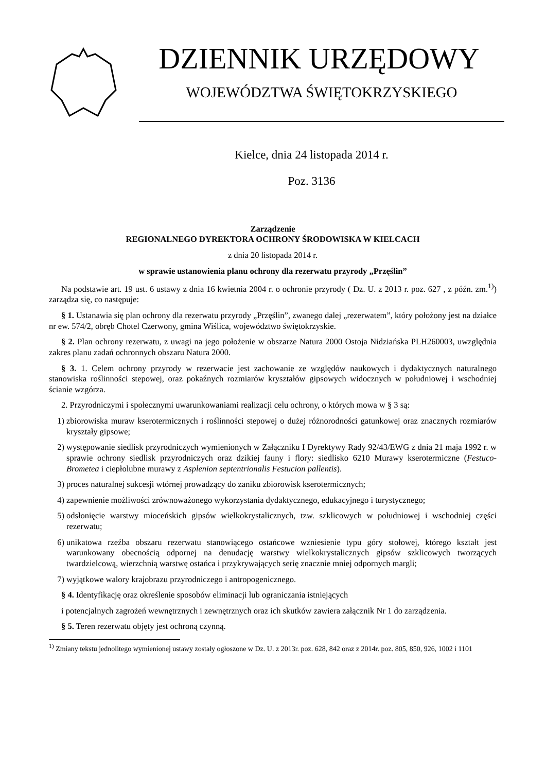DZIENNIK URZĘDOWY
WOJEWÓDZTWA ŚWIĘTOKRZYSKIEGO
Kielce, dnia 24 listopada 2014 r.
Poz. 3136
Zarządzenie
REGIONALNEGO DYREKTORA OCHRONY ŚRODOWISKA W KIELCACH
z dnia 20 listopada 2014 r.
w sprawie ustanowienia planu ochrony dla rezerwatu przyrody „Przęślin”
Na podstawie art. 19 ust. 6 ustawy z dnia 16 kwietnia 2004 r. o ochronie przyrody ( Dz. U. z 2013 r. poz. 627 , z późn. zm.<sup>1)</sup>) zarządza się, co następuje:
§ 1. Ustanawia się plan ochrony dla rezerwatu przyrody „Przęślin”, zwanego dalej „rezerwatem”, który położony jest na działce nr ew. 574/2, obręb Chotel Czerwony, gmina Wiślica, województwo świętokrzyskie.
§ 2. Plan ochrony rezerwatu, z uwagi na jego położenie w obszarze Natura 2000 Ostoja Nidziańska PLH260003, uwzględnia zakres planu zadań ochronnych obszaru Natura 2000.
§ 3. 1. Celem ochrony przyrody w rezerwacie jest zachowanie ze względów naukowych i dydaktycznych naturalnego stanowiska roślinności stepowej, oraz pokaźnych rozmiarów kryształów gipsowych widocznych w południowej i wschodniej ścianie wzgórza.
2. Przyrodniczymi i społecznymi uwarunkowaniami realizacji celu ochrony, o których mowa w § 3 są:
1) zbiorowiska muraw kserotermicznych i roślinności stepowej o dużej różnorodności gatunkowej oraz znacznych rozmiarów kryształy gipsowe;
2) występowanie siedlisk przyrodniczych wymienionych w Załączniku I Dyrektywy Rady 92/43/EWG z dnia 21 maja 1992 r. w sprawie ochrony siedlisk przyrodniczych oraz dzikiej fauny i flory: siedlisko 6210 Murawy kserotermiczne (Festuco-Brometea i ciepłolubne murawy z Asplenion septentrionalis Festucion pallentis).
3) proces naturalnej sukcesji wtórnej prowadzący do zaniku zbiorowisk kserotermicznych;
4) zapewnienie możliwości zrównoważonego wykorzystania dydaktycznego, edukacyjnego i turystycznego;
5) odsłonięcie warstwy mioceńskich gipsów wielkokrystalicznych, tzw. szklicowych w południowej i wschodniej części rezerwatu;
6) unikatowa rzeźba obszaru rezerwatu stanowiącego ostańcowe wzniesienie typu góry stołowej, którego kształt jest warunkowany obecnością odpornej na denudację warstwy wielkokrystalicznych gipsów szklicowych tworzących twardzielcową, wierzchnią warstwę ostańca i przykrywających serię znacznie mniej odpornych margli;
7) wyjątkowe walory krajobrazu przyrodniczego i antropogenicznego.
§ 4. Identyfikację oraz określenie sposobów eliminacji lub ograniczania istniejących
i potencjalnych zagrożeń wewnętrznych i zewnętrznych oraz ich skutków zawiera załącznik Nr 1 do zarządzenia.
§ 5. Teren rezerwatu objęty jest ochroną czynną.
<sup>1)</sup> Zmiany tekstu jednolitego wymienionej ustawy zostały ogłoszone w Dz. U. z 2013r. poz. 628, 842 oraz z 2014r. poz. 805, 850, 926, 1002 i 1101